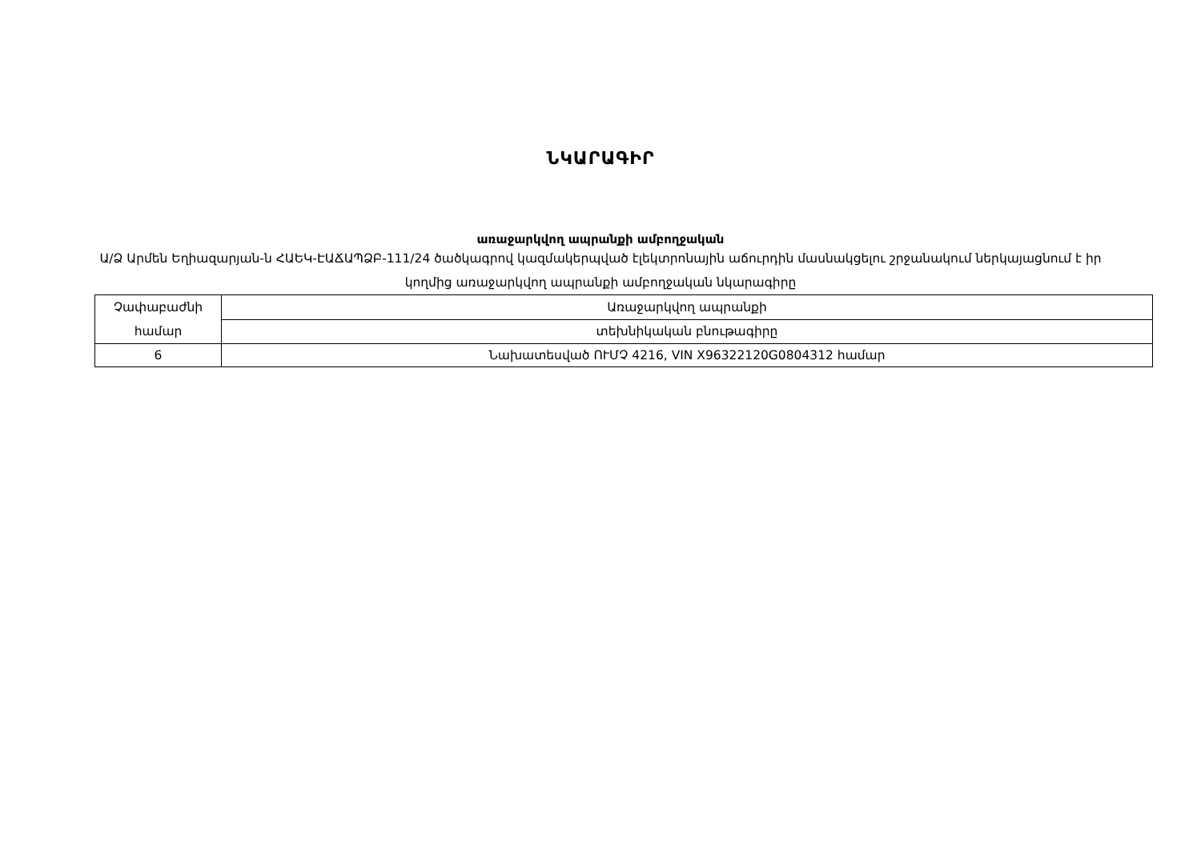ՆԿԱՐԱԳԻՐ
առաջարկվող ապրանքի ամբողջական
Ա/Ձ Արմեն Եղիազարյան-ն ՀԱԵԿ-ԷԱՃԱՊՁԲ-111/24 ծածկագրով կազմակերպված էլեկտրոնային աճուրդին մասնակցելու շրջանակում ներկայացնում է իր կողմից առաջարկվող ապրանքի ամբողջական նկարագիրը
| Չափաբաժնի համար | Առաջարկվող ապրանքի |
| | տեխնիկական բնութագիրը |
| 6 | Նախատեսված ՈՒՄՉ 4216, VIN X96322120G0804312 համար |